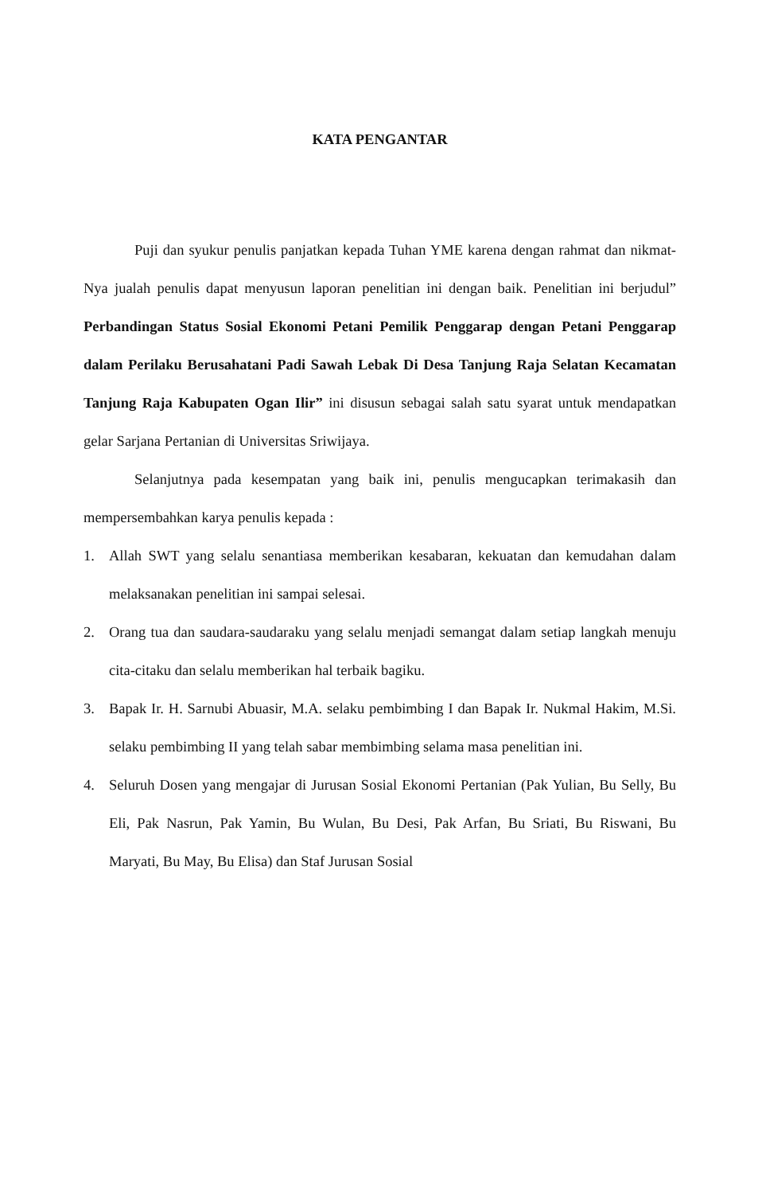KATA PENGANTAR
Puji dan syukur penulis panjatkan kepada Tuhan YME karena dengan rahmat dan nikmat-Nya jualah penulis dapat menyusun laporan penelitian ini dengan baik. Penelitian ini berjudul” Perbandingan Status Sosial Ekonomi Petani Pemilik Penggarap dengan Petani Penggarap dalam Perilaku Berusahatani Padi Sawah Lebak Di Desa Tanjung Raja Selatan Kecamatan Tanjung Raja Kabupaten Ogan Ilir” ini disusun sebagai salah satu syarat untuk mendapatkan gelar Sarjana Pertanian di Universitas Sriwijaya.
Selanjutnya pada kesempatan yang baik ini, penulis mengucapkan terimakasih dan mempersembahkan karya penulis kepada :
1. Allah SWT yang selalu senantiasa memberikan kesabaran, kekuatan dan kemudahan dalam melaksanakan penelitian ini sampai selesai.
2. Orang tua dan saudara-saudaraku yang selalu menjadi semangat dalam setiap langkah menuju cita-citaku dan selalu memberikan hal terbaik bagiku.
3. Bapak Ir. H. Sarnubi Abuasir, M.A. selaku pembimbing I dan Bapak Ir. Nukmal Hakim, M.Si. selaku pembimbing II yang telah sabar membimbing selama masa penelitian ini.
4. Seluruh Dosen yang mengajar di Jurusan Sosial Ekonomi Pertanian (Pak Yulian, Bu Selly, Bu Eli, Pak Nasrun, Pak Yamin, Bu Wulan, Bu Desi, Pak Arfan, Bu Sriati, Bu Riswani, Bu Maryati, Bu May, Bu Elisa) dan Staf Jurusan Sosial